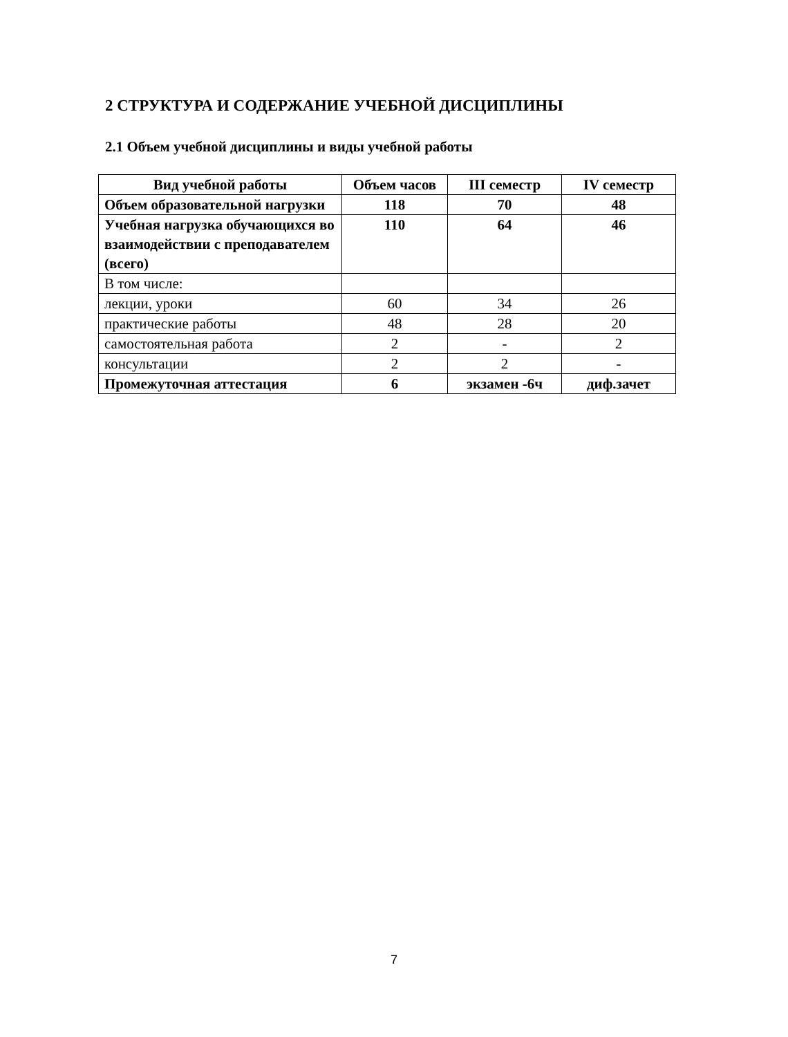2 СТРУКТУРА И СОДЕРЖАНИЕ УЧЕБНОЙ ДИСЦИПЛИНЫ
2.1 Объем учебной дисциплины и виды учебной работы
| Вид учебной работы | Объем часов | III семестр | IV семестр |
| --- | --- | --- | --- |
| Объем образовательной нагрузки | 118 | 70 | 48 |
| Учебная нагрузка обучающихся во взаимодействии с преподавателем (всего) | 110 | 64 | 46 |
| В том числе: | | | |
| лекции, уроки | 60 | 34 | 26 |
| практические работы | 48 | 28 | 20 |
| самостоятельная работа | 2 | - | 2 |
| консультации | 2 | 2 | - |
| Промежуточная аттестация | 6 | экзамен -6ч | диф.зачет |
7